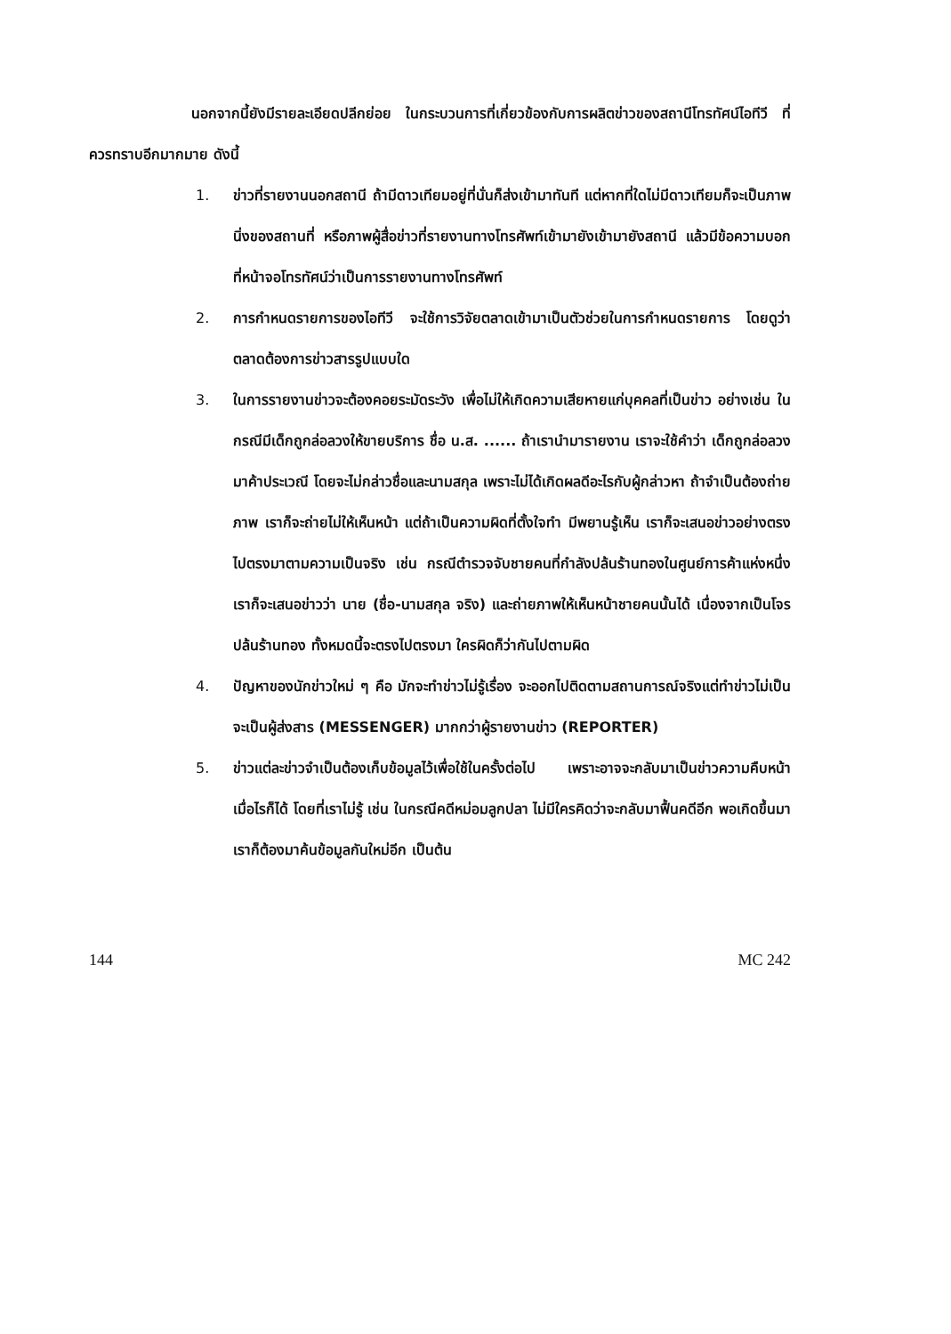นอกจากนี้ยังมีรายละเอียดปลีกย่อย ในกระบวนการที่เกี่ยวข้องกับการผลิตข่าวของสถานีโทรทัศน์ไอทีวี ที่ควรทราบอีกมากมาย ดังนี้
1. ข่าวที่รายงานนอกสถานี ถ้ามีดาวเทียมอยู่ที่นั่นก็ส่งเข้ามาทันที แต่หากที่ใดไม่มีดาวเทียมก็จะเป็นภาพนิ่งของสถานที่ หรือภาพผู้สื่อข่าวที่รายงานทางโทรศัพท์เข้ามายังเข้ามายังสถานี แล้วมีข้อความบอกที่หน้าจอโทรทัศน์ว่าเป็นการรายงานทางโทรศัพท์
2. การกำหนดรายการของไอทีวี จะใช้การวิจัยตลาดเข้ามาเป็นตัวช่วยในการกำหนดรายการ โดยดูว่าตลาดต้องการข่าวสารรูปแบบใด
3. ในการรายงานข่าวจะต้องคอยระมัดระวัง เพื่อไม่ให้เกิดความเสียหายแก่บุคคลที่เป็นข่าว อย่างเช่น ในกรณีมีเด็กถูกล่อลวงให้ขายบริการ ชื่อ น.ส. ...... ถ้าเรานำมารายงาน เราจะใช้คำว่า เด็กถูกล่อลวงมาค้าประเวณี โดยจะไม่กล่าวชื่อและนามสกุล เพราะไม่ได้เกิดผลดีอะไรกับผู้กล่าวหา ถ้าจำเป็นต้องถ่ายภาพ เราก็จะถ่ายไม่ให้เห็นหน้า แต่ถ้าเป็นความผิดที่ตั้งใจทำ มีพยานรู้เห็น เราก็จะเสนอข่าวอย่างตรงไปตรงมาตามความเป็นจริง เช่น กรณีตำรวจจับชายคนที่กำลังปล้นร้านทองในศูนย์การค้าแห่งหนึ่ง เราก็จะเสนอข่าวว่า นาย (ชื่อ-นามสกุล จริง) และถ่ายภาพให้เห็นหน้าชายคนนั้นได้ เนื่องจากเป็นโจรปล้นร้านทอง ทั้งหมดนี้จะตรงไปตรงมา ใครผิดก็ว่ากันไปตามผิด
4. ปัญหาของนักข่าวใหม่ ๆ คือ มักจะทำข่าวไม่รู้เรื่อง จะออกไปติดตามสถานการณ์จริงแต่ทำข่าวไม่เป็น จะเป็นผู้ส่งสาร (MESSENGER) มากกว่าผู้รายงานข่าว (REPORTER)
5. ข่าวแต่ละข่าวจำเป็นต้องเก็บข้อมูลไว้เพื่อใช้ในครั้งต่อไป เพราะอาจจะกลับมาเป็นข่าวความคืบหน้าเมื่อไรก็ได้ โดยที่เราไม่รู้ เช่น ในกรณีคดีหม่อมลูกปลา ไม่มีใครคิดว่าจะกลับมาฟื้นคดีอีก พอเกิดขึ้นมาเราก็ต้องมาค้นข้อมูลกันใหม่อีก เป็นต้น
144 MC 242